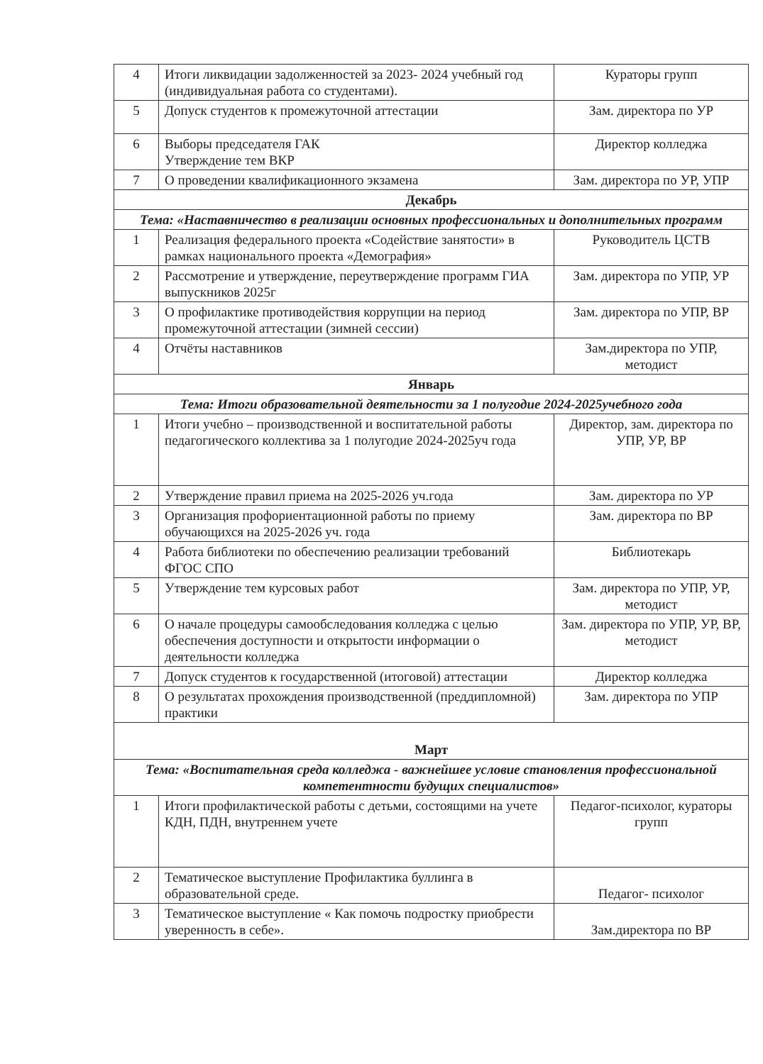| 4 | Итоги ликвидации задолженностей за 2023- 2024 учебный год (индивидуальная работа со студентами). | Кураторы групп |
| 5 | Допуск студентов к промежуточной аттестации | Зам. директора по УР |
| 6 | Выборы председателя ГАК Утверждение тем ВКР | Директор колледжа |
| 7 | О проведении квалификационного экзамена | Зам. директора по УР, УПР |
| Декабрь | | |
| Тема: «Наставничество в реализации основных профессиональных и дополнительных программ | | |
| 1 | Реализация федерального проекта «Содействие занятости» в рамках национального проекта «Демография» | Руководитель ЦСТВ |
| 2 | Рассмотрение и утверждение, переутверждение программ ГИА выпускников 2025г | Зам. директора по УПР, УР |
| 3 | О профилактике противодействия коррупции на период промежуточной аттестации (зимней сессии) | Зам. директора по УПР, ВР |
| 4 | Отчёты наставников | Зам.директора по УПР, методист |
| Январь | | |
| Тема: Итоги образовательной деятельности за 1 полугодие 2024-2025учебного года | | |
| 1 | Итоги учебно – производственной и воспитательной работы педагогического коллектива за 1 полугодие 2024-2025уч года | Директор, зам. директора по УПР, УР, ВР |
| 2 | Утверждение правил приема на 2025-2026 уч.года | Зам. директора по УР |
| 3 | Организация профориентационной работы по приему обучающихся на 2025-2026 уч. года | Зам. директора по ВР |
| 4 | Работа библиотеки по обеспечению реализации требований ФГОС СПО | Библиотекарь |
| 5 | Утверждение тем курсовых работ | Зам. директора по УПР, УР, методист |
| 6 | О начале процедуры самообследования колледжа с целью обеспечения доступности и открытости информации о деятельности колледжа | Зам. директора по УПР, УР, ВР, методист |
| 7 | Допуск студентов к государственной (итоговой) аттестации | Директор колледжа |
| 8 | О результатах прохождения производственной (преддипломной) практики | Зам. директора по УПР |
| Март | | |
| Тема: «Воспитательная среда колледжа - важнейшее условие становления профессиональной компетентности будущих специалистов» | | |
| 1 | Итоги профилактической работы с детьми, состоящими на учете КДН, ПДН, внутреннем учете | Педагог-психолог, кураторы групп |
| 2 | Тематическое выступление Профилактика буллинга в образовательной среде. | Педагог- психолог |
| 3 | Тематическое выступление « Как помочь подростку приобрести уверенность в себе». | Зам.директора по ВР |